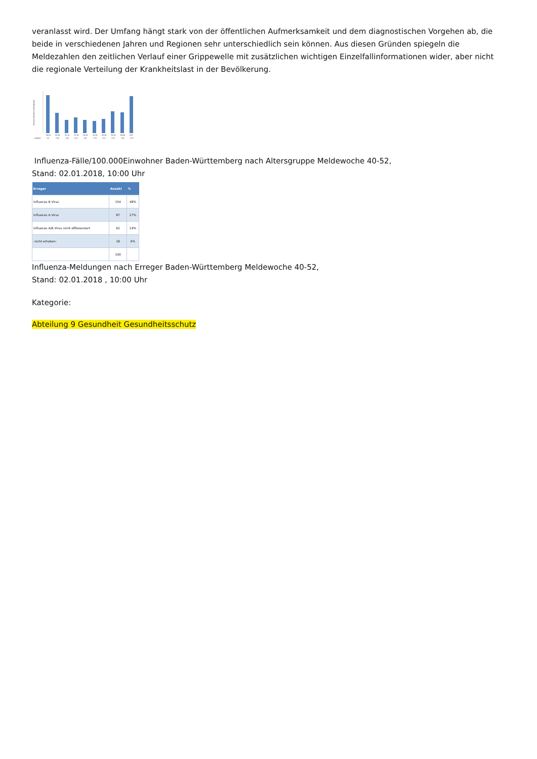veranlasst wird. Der Umfang hängt stark von der öffentlichen Aufmerksamkeit und dem diagnostischen Vorgehen ab, die beide in verschiedenen Jahren und Regionen sehr unterschiedlich sein können. Aus diesen Gründen spiegeln die Meldezahlen den zeitlichen Verlauf einer Grippewelle mit zusätzlichen wichtigen Einzelfallinformationen wider, aber nicht die regionale Verteilung der Krankheitslast in der Bevölkerung.
Influenza-Fälle/100.000Einwohner
00_04
05_09
10_14
15_19
20_29
30_39
40_49
50_59
60_69
A70_
Inzidenz
5,6
2,95
1,92
2,27
1,91
1,79
2,12
3,23
3,07
5,47
Influenza-Fälle/100.000Einwohner Baden-Württemberg nach Altersgruppe Meldewoche 40-52,
Stand: 02.01.2018, 10:00 Uhr
| Erreger | Anzahl | % |
| --- | --- | --- |
| Influenza B Virus | 154 | 48% |
| Influenza A Virus | 87 | 27% |
| Influenza A/B Virus nicht differenziert | 62 | 19% |
| -nicht erhoben- | 18 | 6% |
| | 100 | |
Influenza-Meldungen nach Erreger Baden-Württemberg Meldewoche 40-52,
Stand: 02.01.2018 , 10:00 Uhr
Kategorie:
Abteilung 9 Gesundheit Gesundheitsschutz